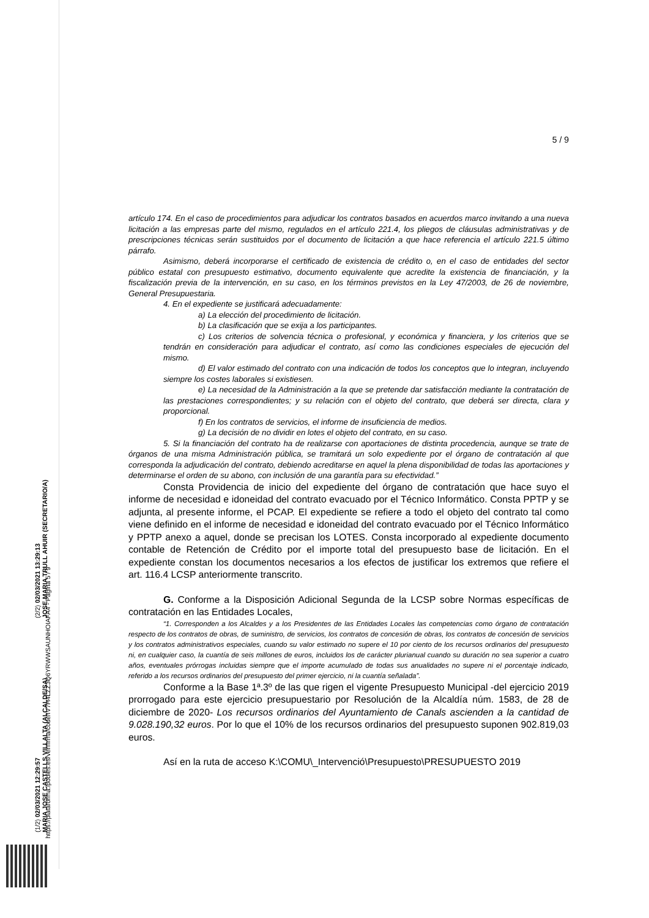(1/2) 02/03/2021 12:29:57
MARIA JOSE CASTELLS VILLALTA (ALCALDE/SA)
(2/2) 02/03/2021 13:29:13
JOSE MARIA TRULL AHUIR (SECRETARIO/A)
https://plataforma.ipobles.es/verifirma/code/IV7H4LZZ3Q6YRWWSAUNHOIAFA4 - Página 5 / 9
5 / 9
artículo 174. En el caso de procedimientos para adjudicar los contratos basados en acuerdos marco invitando a una nueva licitación a las empresas parte del mismo, regulados en el artículo 221.4, los pliegos de cláusulas administrativas y de prescripciones técnicas serán sustituidos por el documento de licitación a que hace referencia el artículo 221.5 último párrafo.
Asimismo, deberá incorporarse el certificado de existencia de crédito o, en el caso de entidades del sector público estatal con presupuesto estimativo, documento equivalente que acredite la existencia de financiación, y la fiscalización previa de la intervención, en su caso, en los términos previstos en la Ley 47/2003, de 26 de noviembre, General Presupuestaria.
4. En el expediente se justificará adecuadamente:
a) La elección del procedimiento de licitación.
b) La clasificación que se exija a los participantes.
c) Los criterios de solvencia técnica o profesional, y económica y financiera, y los criterios que se tendrán en consideración para adjudicar el contrato, así como las condiciones especiales de ejecución del mismo.
d) El valor estimado del contrato con una indicación de todos los conceptos que lo integran, incluyendo siempre los costes laborales si existiesen.
e) La necesidad de la Administración a la que se pretende dar satisfacción mediante la contratación de las prestaciones correspondientes; y su relación con el objeto del contrato, que deberá ser directa, clara y proporcional.
f) En los contratos de servicios, el informe de insuficiencia de medios.
g) La decisión de no dividir en lotes el objeto del contrato, en su caso.
5. Si la financiación del contrato ha de realizarse con aportaciones de distinta procedencia, aunque se trate de órganos de una misma Administración pública, se tramitará un solo expediente por el órgano de contratación al que corresponda la adjudicación del contrato, debiendo acreditarse en aquel la plena disponibilidad de todas las aportaciones y determinarse el orden de su abono, con inclusión de una garantía para su efectividad.”
Consta Providencia de inicio del expediente del órgano de contratación que hace suyo el informe de necesidad e idoneidad del contrato evacuado por el Técnico Informático. Consta PPTP y se adjunta, al presente informe, el PCAP. El expediente se refiere a todo el objeto del contrato tal como viene definido en el informe de necesidad e idoneidad del contrato evacuado por el Técnico Informático y PPTP anexo a aquel, donde se precisan los LOTES. Consta incorporado al expediente documento contable de Retención de Crédito por el importe total del presupuesto base de licitación. En el expediente constan los documentos necesarios a los efectos de justificar los extremos que refiere el art. 116.4 LCSP anteriormente transcrito.
G. Conforme a la Disposición Adicional Segunda de la LCSP sobre Normas específicas de contratación en las Entidades Locales,
“1. Corresponden a los Alcaldes y a los Presidentes de las Entidades Locales las competencias como órgano de contratación respecto de los contratos de obras, de suministro, de servicios, los contratos de concesión de obras, los contratos de concesión de servicios y los contratos administrativos especiales, cuando su valor estimado no supere el 10 por ciento de los recursos ordinarios del presupuesto ni, en cualquier caso, la cuantía de seis millones de euros, incluidos los de carácter plurianual cuando su duración no sea superior a cuatro años, eventuales prórrogas incluidas siempre que el importe acumulado de todas sus anualidades no supere ni el porcentaje indicado, referido a los recursos ordinarios del presupuesto del primer ejercicio, ni la cuantía señalada”.
Conforme a la Base 1ª.3º de las que rigen el vigente Presupuesto Municipal -del ejercicio 2019 prorrogado para este ejercicio presupuestario por Resolución de la Alcaldía núm. 1583, de 28 de diciembre de 2020- Los recursos ordinarios del Ayuntamiento de Canals ascienden a la cantidad de 9.028.190,32 euros. Por lo que el 10% de los recursos ordinarios del presupuesto suponen 902.819,03 euros.
Así en la ruta de acceso K:\COMU\_Intervenció\Presupuesto\PRESUPUESTO 2019